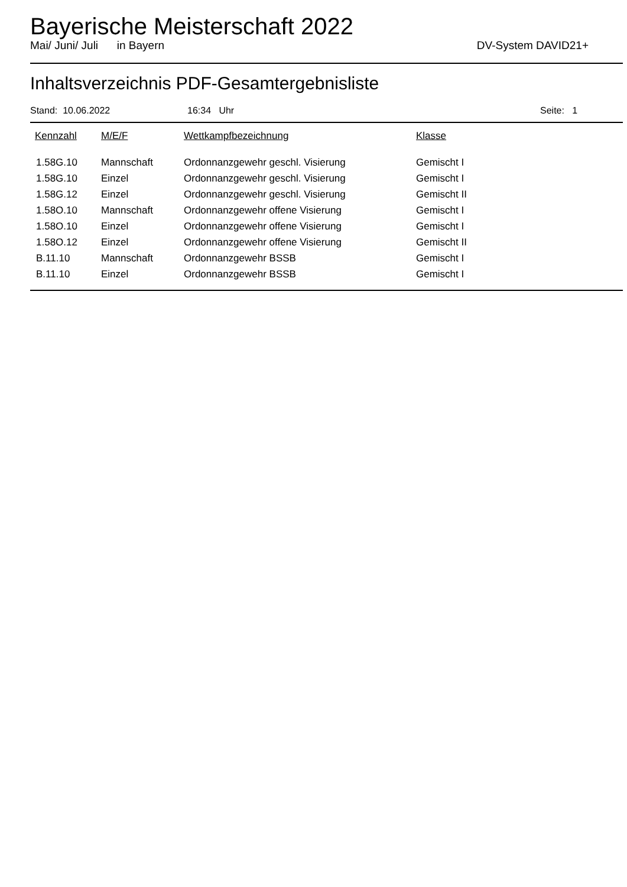Bayerische Meisterschaft 2022
Mai/ Juni/ Juli in Bayern DV-System DAVID21+
Inhaltsverzeichnis PDF-Gesamtergebnisliste
Stand: 10.06.2022 16:34 Uhr Seite: 1
| Kennzahl | M/E/F | Wettkampfbezeichnung | Klasse |
| --- | --- | --- | --- |
| 1.58G.10 | Mannschaft | Ordonnanzgewehr geschl. Visierung | Gemischt I |
| 1.58G.10 | Einzel | Ordonnanzgewehr geschl. Visierung | Gemischt I |
| 1.58G.12 | Einzel | Ordonnanzgewehr geschl. Visierung | Gemischt II |
| 1.58O.10 | Mannschaft | Ordonnanzgewehr offene Visierung | Gemischt I |
| 1.58O.10 | Einzel | Ordonnanzgewehr offene Visierung | Gemischt I |
| 1.58O.12 | Einzel | Ordonnanzgewehr offene Visierung | Gemischt II |
| B.11.10 | Mannschaft | Ordonnanzgewehr BSSB | Gemischt I |
| B.11.10 | Einzel | Ordonnanzgewehr BSSB | Gemischt I |